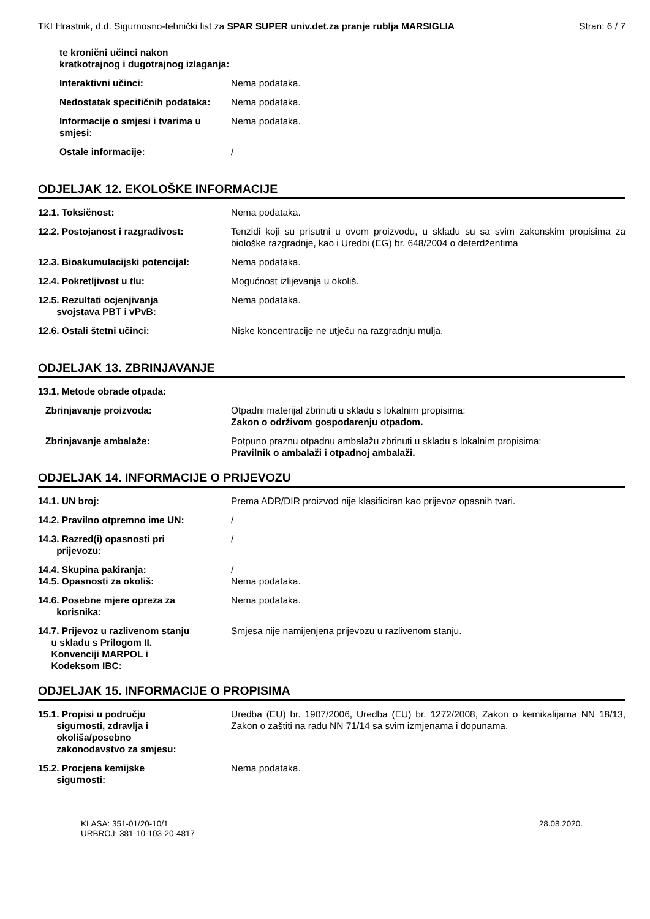TKI Hrastnik, d.d. Sigurnosno-tehnički list za SPAR SUPER univ.det.za pranje rublja MARSIGLIA Stran: 6 / 7
te kronični učinci nakon kratkotrajnog i dugotrajnog izlaganja:
Interaktivni učinci: Nema podataka.
Nedostatak specifičnih podataka:
Nema podataka.
Informacije o smjesi i tvarima u smjesi:
Nema podataka.
Ostale informacije: /
ODJELJAK 12. EKOLOŠKE INFORMACIJE
12.1. Toksičnost: Nema podataka.
12.2. Postojanost i razgradivost: Tenzidi koji su prisutni u ovom proizvodu, u skladu su sa svim zakonskim propisima za biološke razgradnje, kao i Uredbi (EG) br. 648/2004 o deterdžentima
12.3. Bioakumulacijski potencijal:
Nema podataka.
12.4. Pokretljivost u tlu: Mogućnost izlijevanja u okoliš.
12.5. Rezultati ocjenjivanja
svojstava PBT i vPvB:
Nema podataka.
12.6. Ostali štetni učinci: Niske koncentracije ne utječu na razgradnju mulja.
ODJELJAK 13. ZBRINJAVANJE
13.1. Metode obrade otpada:
Zbrinjavanje proizvoda: Otpadni materijal zbrinuti u skladu s lokalnim propisima:
Zakon o održivom gospodarenju otpadom.
Zbrinjavanje ambalaže: Potpuno praznu otpadnu ambalažu zbrinuti u skladu s lokalnim propisima:
Pravilnik o ambalaži i otpadnoj ambalaži.
ODJELJAK 14. INFORMACIJE O PRIJEVOZU
14.1. UN broj: Prema ADR/DIR proizvod nije klasificiran kao prijevoz opasnih tvari.
14.2. Pravilno otpremno ime UN: /
14.3. Razred(i) opasnosti pri
prijevozu:
/
14.4. Skupina pakiranja:
14.5. Opasnosti za okoliš:
/
Nema podataka.
14.6. Posebne mjere opreza za
korisnika:
Nema podataka.
14.7. Prijevoz u razlivenom stanju
u skladu s Prilogom II.
Konvenciji MARPOL i
Kodeksom IBC:
Smjesa nije namijenjena prijevozu u razlivenom stanju.
ODJELJAK 15. INFORMACIJE O PROPISIMA
15.1. Propisi u području
sigurnosti, zdravlja i
okoliša/posebno
zakonodavstvo za smjesu:
Uredba (EU) br. 1907/2006, Uredba (EU) br. 1272/2008, Zakon o kemikalijama NN 18/13, Zakon o zaštiti na radu NN 71/14 sa svim izmjenama i dopunama.
15.2. Procjena kemijske
sigurnosti:
Nema podataka.
KLASA: 351-01/20-10/1
URBROJ: 381-10-103-20-4817
28.08.2020.